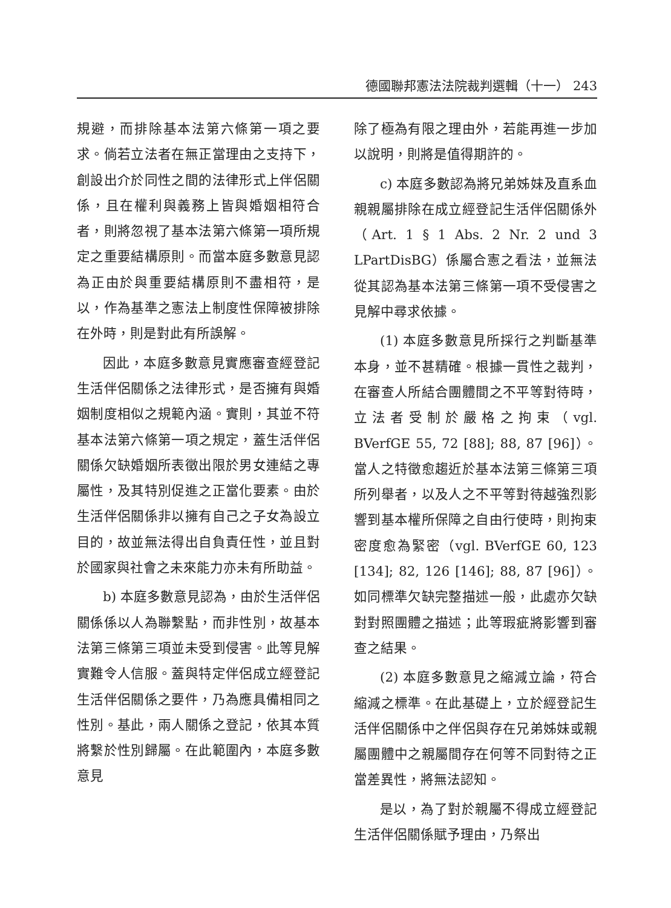德國聯邦憲法法院裁判選輯（十一） 243
規避，而排除基本法第六條第一項之要求。倘若立法者在無正當理由之支持下，創設出介於同性之間的法律形式上伴侶關係，且在權利與義務上皆與婚姻相符合者，則將忽視了基本法第六條第一項所規定之重要結構原則。而當本庭多數意見認為正由於與重要結構原則不盡相符，是以，作為基準之憲法上制度性保障被排除在外時，則是對此有所誤解。
因此，本庭多數意見實應審查經登記生活伴侶關係之法律形式，是否擁有與婚姻制度相似之規範內涵。實則，其並不符基本法第六條第一項之規定，蓋生活伴侶關係欠缺婚姻所表徵出限於男女連結之專屬性，及其特別促進之正當化要素。由於生活伴侶關係非以擁有自己之子女為設立目的，故並無法得出自負責任性，並且對於國家與社會之未來能力亦未有所助益。
b) 本庭多數意見認為，由於生活伴侶關係係以人為聯繫點，而非性別，故基本法第三條第三項並未受到侵害。此等見解實難令人信服。蓋與特定伴侶成立經登記生活伴侶關係之要件，乃為應具備相同之性別。基此，兩人關係之登記，依其本質將繫於性別歸屬。在此範圍內，本庭多數意見
除了極為有限之理由外，若能再進一步加以說明，則將是值得期許的。
c) 本庭多數認為將兄弟姊妹及直系血親親屬排除在成立經登記生活伴侶關係外（Art. 1 § 1 Abs. 2 Nr. 2 und 3 LPartDisBG）係屬合憲之看法，並無法從其認為基本法第三條第一項不受侵害之見解中尋求依據。
(1) 本庭多數意見所採行之判斷基準本身，並不甚精確。根據一貫性之裁判，在審查人所結合團體間之不平等對待時，立法者受制於嚴格之拘束（vgl. BVerfGE 55, 72 [88]; 88, 87 [96]）。當人之特徵愈趨近於基本法第三條第三項所列舉者，以及人之不平等對待越強烈影響到基本權所保障之自由行使時，則拘束密度愈為緊密（vgl. BVerfGE 60, 123 [134]; 82, 126 [146]; 88, 87 [96]）。如同標準欠缺完整描述一般，此處亦欠缺對對照團體之描述；此等瑕疵將影響到審查之結果。
(2) 本庭多數意見之縮減立論，符合縮減之標準。在此基礎上，立於經登記生活伴侶關係中之伴侶與存在兄弟姊妹或親屬團體中之親屬間存在何等不同對待之正當差異性，將無法認知。
是以，為了對於親屬不得成立經登記生活伴侶關係賦予理由，乃祭出